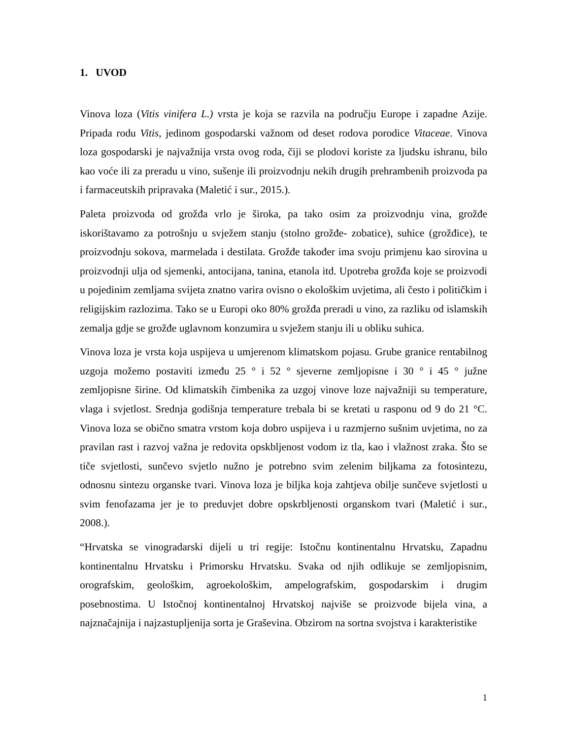1. UVOD
Vinova loza (Vitis vinifera L.) vrsta je koja se razvila na području Europe i zapadne Azije. Pripada rodu Vitis, jedinom gospodarski važnom od deset rodova porodice Vitaceae. Vinova loza gospodarski je najvažnija vrsta ovog roda, čiji se plodovi koriste za ljudsku ishranu, bilo kao voće ili za preradu u vino, sušenje ili proizvodnju nekih drugih prehrambenih proizvoda pa i farmaceutskih pripravaka (Maletić i sur., 2015.).
Paleta proizvoda od grožđa vrlo je široka, pa tako osim za proizvodnju vina, grožđe iskorištavamo za potrošnju u svježem stanju (stolno grožđe- zobatice), suhice (grožđice), te proizvodnju sokova, marmelada i destilata. Grožđe također ima svoju primjenu kao sirovina u proizvodnji ulja od sjemenki, antocijana, tanina, etanola itd. Upotreba grožđa koje se proizvodi u pojedinim zemljama svijeta znatno varira ovisno o ekološkim uvjetima, ali često i političkim i religijskim razlozima. Tako se u Europi oko 80% grožđa preradi u vino, za razliku od islamskih zemalja gdje se grožđe uglavnom konzumira u svježem stanju ili u obliku suhica.
Vinova loza je vrsta koja uspijeva u umjerenom klimatskom pojasu. Grube granice rentabilnog uzgoja možemo postaviti između 25 ° i 52 ° sjeverne zemljopisne i 30 ° i 45 ° južne zemljopisne širine. Od klimatskih čimbenika za uzgoj vinove loze najvažniji su temperature, vlaga i svjetlost. Srednja godišnja temperature trebala bi se kretati u rasponu od 9 do 21 °C. Vinova loza se obično smatra vrstom koja dobro uspijeva i u razmjerno sušnim uvjetima, no za pravilan rast i razvoj važna je redovita opskbljenost vodom iz tla, kao i vlažnost zraka. Što se tiče svjetlosti, sunčevo svjetlo nužno je potrebno svim zelenim biljkama za fotosintezu, odnosnu sintezu organske tvari. Vinova loza je biljka koja zahtjeva obilje sunčeve svjetlosti u svim fenofazama jer je to preduvjet dobre opskrbljenosti organskom tvari (Maletić i sur., 2008.).
“Hrvatska se vinogradarski dijeli u tri regije: Istočnu kontinentalnu Hrvatsku, Zapadnu kontinentalnu Hrvatsku i Primorsku Hrvatsku. Svaka od njih odlikuje se zemljopisnim, orografskim, geološkim, agroekološkim, ampelografskim, gospodarskim i drugim posebnostima. U Istočnoj kontinentalnoj Hrvatskoj najviše se proizvode bijela vina, a najznačajnija i najzastupljenija sorta je Graševina. Obzirom na sortna svojstva i karakteristike
1